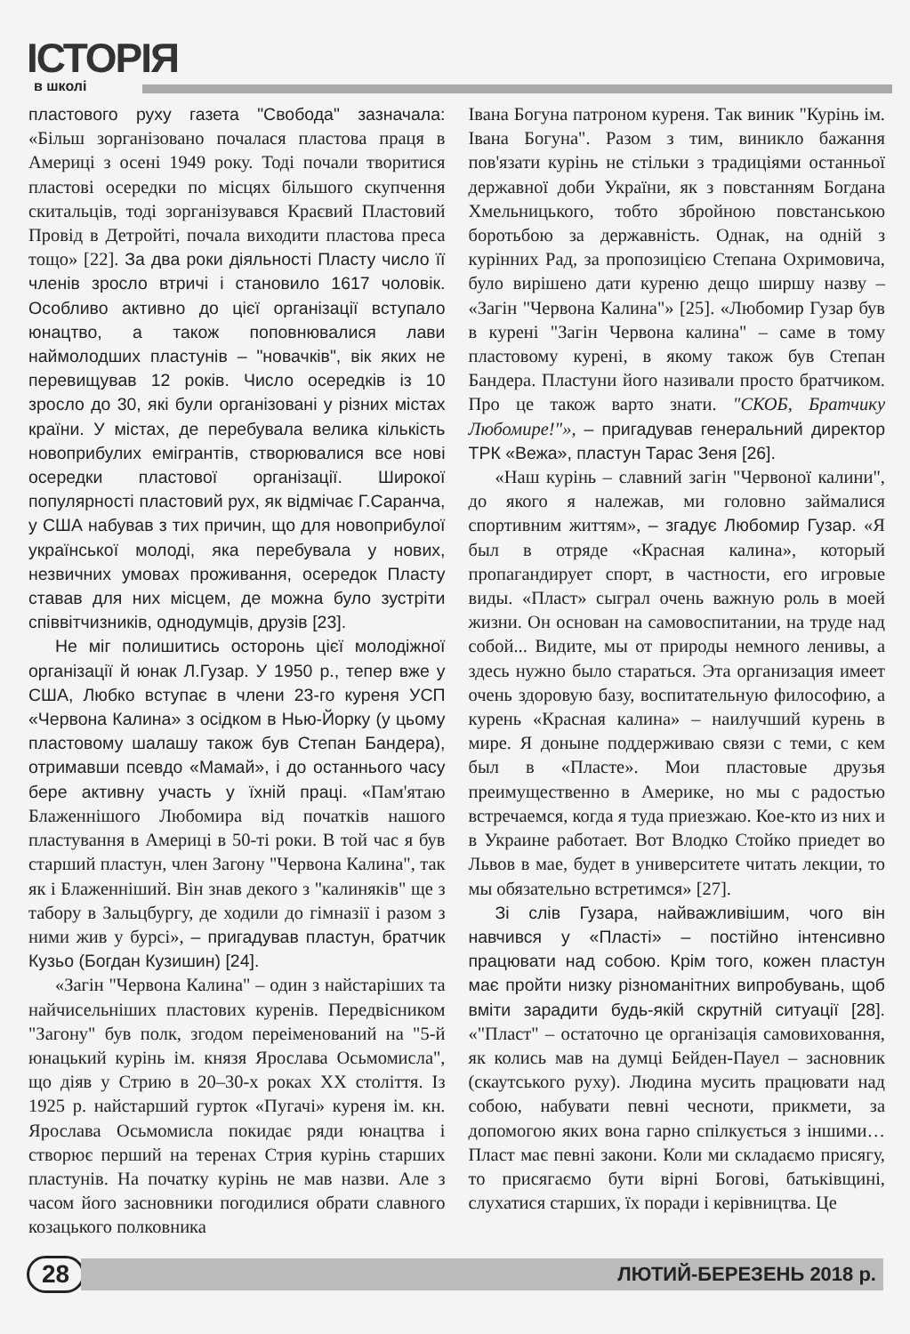ІСТОРІЯ
в школі
пластового руху газета "Свобода" зазначала: «Більш зорганізовано почалася пластова праця в Америці з осені 1949 року. Тоді почали творитися пластові осередки по місцях більшого скупчення скитальців, тоді зорганізувався Краєвий Пластовий Провід в Детройті, почала виходити пластова преса тощо» [22]. За два роки діяльності Пласту число її членів зросло втричі і становило 1617 чоловік. Особливо активно до цієї організації вступало юнацтво, а також поповнювалися лави наймолодших пластунів – "новачків", вік яких не перевищував 12 років. Число осередків із 10 зросло до 30, які були організовані у різних містах країни. У містах, де перебувала велика кількість новоприбулих емігрантів, створювалися все нові осередки пластової організації. Широкої популярності пластовий рух, як відмічає Г.Саранча, у США набував з тих причин, що для новоприбулої української молоді, яка перебувала у нових, незвичних умовах проживання, осередок Пласту ставав для них місцем, де можна було зустріти співвітчизників, однодумців, друзів [23].
Не міг полишитись осторонь цієї молодіжної організації й юнак Л.Гузар. У 1950 р., тепер вже у США, Любко вступає в члени 23-го куреня УСП «Червона Калина» з осідком в Нью-Йорку (у цьому пластовому шалашу також був Степан Бандера), отримавши псевдо «Мамай», і до останнього часу бере активну участь у їхній праці. «Пам'ятаю Блаженнішого Любомира від початків нашого пластування в Америці в 50-ті роки. В той час я був старший пластун, член Загону "Червона Калина", так як і Блаженніший. Він знав декого з "калиняків" ще з табору в Зальцбургу, де ходили до гімназії і разом з ними жив у бурсі», – пригадував пластун, братчик Кузьо (Богдан Кузишин) [24].
«Загін "Червона Калина" – один з найстаріших та найчисельніших пластових куренів. Передвісником "Загону" був полк, згодом переіменований на "5-й юнацький курінь ім. князя Ярослава Осьмомисла", що діяв у Стрию в 20–30-х роках ХХ століття. Із 1925 р. найстарший гурток «Пугачі» куреня ім. кн. Ярослава Осьмомисла покидає ряди юнацтва і створює перший на теренах Стрия курінь старших пластунів. На початку курінь не мав назви. Але з часом його засновники погодилися обрати славного козацького полковника
Івана Богуна патроном куреня. Так виник "Курінь ім. Івана Богуна". Разом з тим, виникло бажання пов'язати курінь не стільки з традиціями останньої державної доби України, як з повстанням Богдана Хмельницького, тобто збройною повстанською боротьбою за державність. Однак, на одній з курінних Рад, за пропозицією Степана Охримовича, було вирішено дати куреню дещо ширшу назву – «Загін "Червона Калина"» [25]. «Любомир Гузар був в курені "Загін Червона калина" – саме в тому пластовому курені, в якому також був Степан Бандера. Пластуни його називали просто братчиком. Про це також варто знати. "СКОБ, Братчику Любомире!"», – пригадував генеральний директор ТРК «Вежа», пластун Тарас Зеня [26].
«Наш курінь – славний загін "Червоної калини", до якого я належав, ми головно займалися спортивним життям», – згадує Любомир Гузар. «Я был в отряде «Красная калина», который пропагандирует спорт, в частности, его игровые виды. «Пласт» сыграл очень важную роль в моей жизни. Он основан на самовоспитании, на труде над собой... Видите, мы от природы немного ленивы, а здесь нужно было стараться. Эта организация имеет очень здоровую базу, воспитательную философию, а курень «Красная калина» – наилучший курень в мире. Я доныне поддерживаю связи с теми, с кем был в «Пласте». Мои пластовые друзья преимущественно в Америке, но мы с радостью встречаемся, когда я туда приезжаю. Кое-кто из них и в Украине работает. Вот Влодко Стойко приедет во Львов в мае, будет в университете читать лекции, то мы обязательно встретимся» [27].
Зі слів Гузара, найважливішим, чого він навчився у «Пласті» – постійно інтенсивно працювати над собою. Крім того, кожен пластун має пройти низку різноманітних випробувань, щоб вміти зарадити будь-якій скрутній ситуації [28]. «"Пласт" – остаточно це організація самовиховання, як колись мав на думці Бейден-Пауел – засновник (скаутського руху). Людина мусить працювати над собою, набувати певні чесноти, прикмети, за допомогою яких вона гарно спілкується з іншими… Пласт має певні закони. Коли ми складаємо присягу, то присягаємо бути вірні Богові, батьківщині, слухатися старших, їх поради і керівництва. Це
28
ЛЮТИЙ-БЕРЕЗЕНЬ 2018 р.